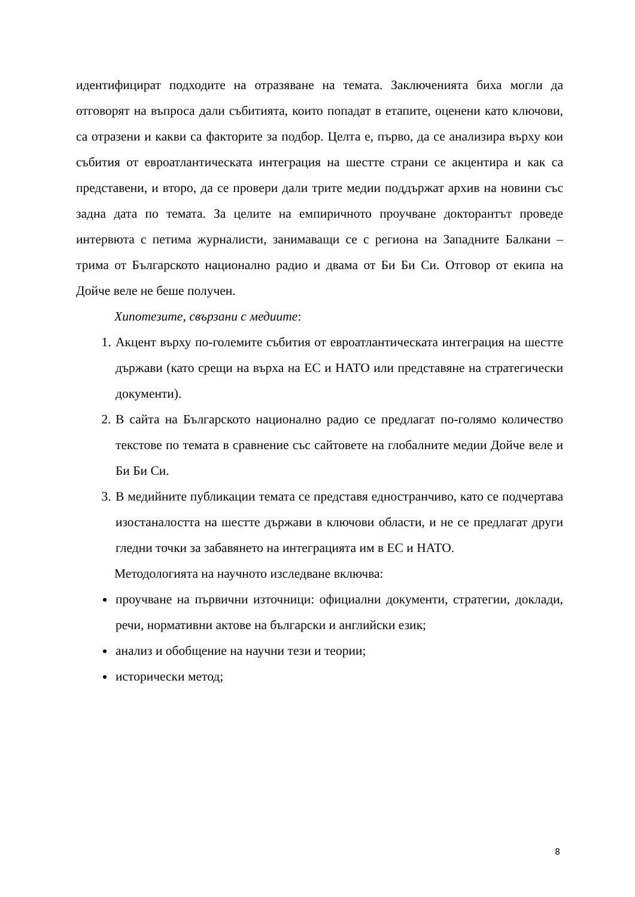идентифицират подходите на отразяване на темата. Заключенията биха могли да отговорят на въпроса дали събитията, които попадат в етапите, оценени като ключови, са отразени и какви са факторите за подбор. Целта е, първо, да се анализира върху кои събития от евроатлантическата интеграция на шестте страни се акцентира и как са представени, и второ, да се провери дали трите медии поддържат архив на новини със задна дата по темата. За целите на емпиричното проучване докторантът проведе интервюта с петима журналисти, занимаващи се с региона на Западните Балкани – трима от Българското национално радио и двама от Би Би Си. Отговор от екипа на Дойче веле не беше получен.
Хипотезите, свързани с медиите:
1. Акцент върху по-големите събития от евроатлантическата интеграция на шестте държави (като срещи на върха на ЕС и НАТО или представяне на стратегически документи).
2. В сайта на Българското национално радио се предлагат по-голямо количество текстове по темата в сравнение със сайтовете на глобалните медии Дойче веле и Би Би Си.
3. В медийните публикации темата се представя едностранчиво, като се подчертава изостаналостта на шестте държави в ключови области, и не се предлагат други гледни точки за забавянето на интеграцията им в ЕС и НАТО.
Методологията на научното изследване включва:
проучване на първични източници: официални документи, стратегии, доклади, речи, нормативни актове на български и английски език;
анализ и обобщение на научни тези и теории;
исторически метод;
8